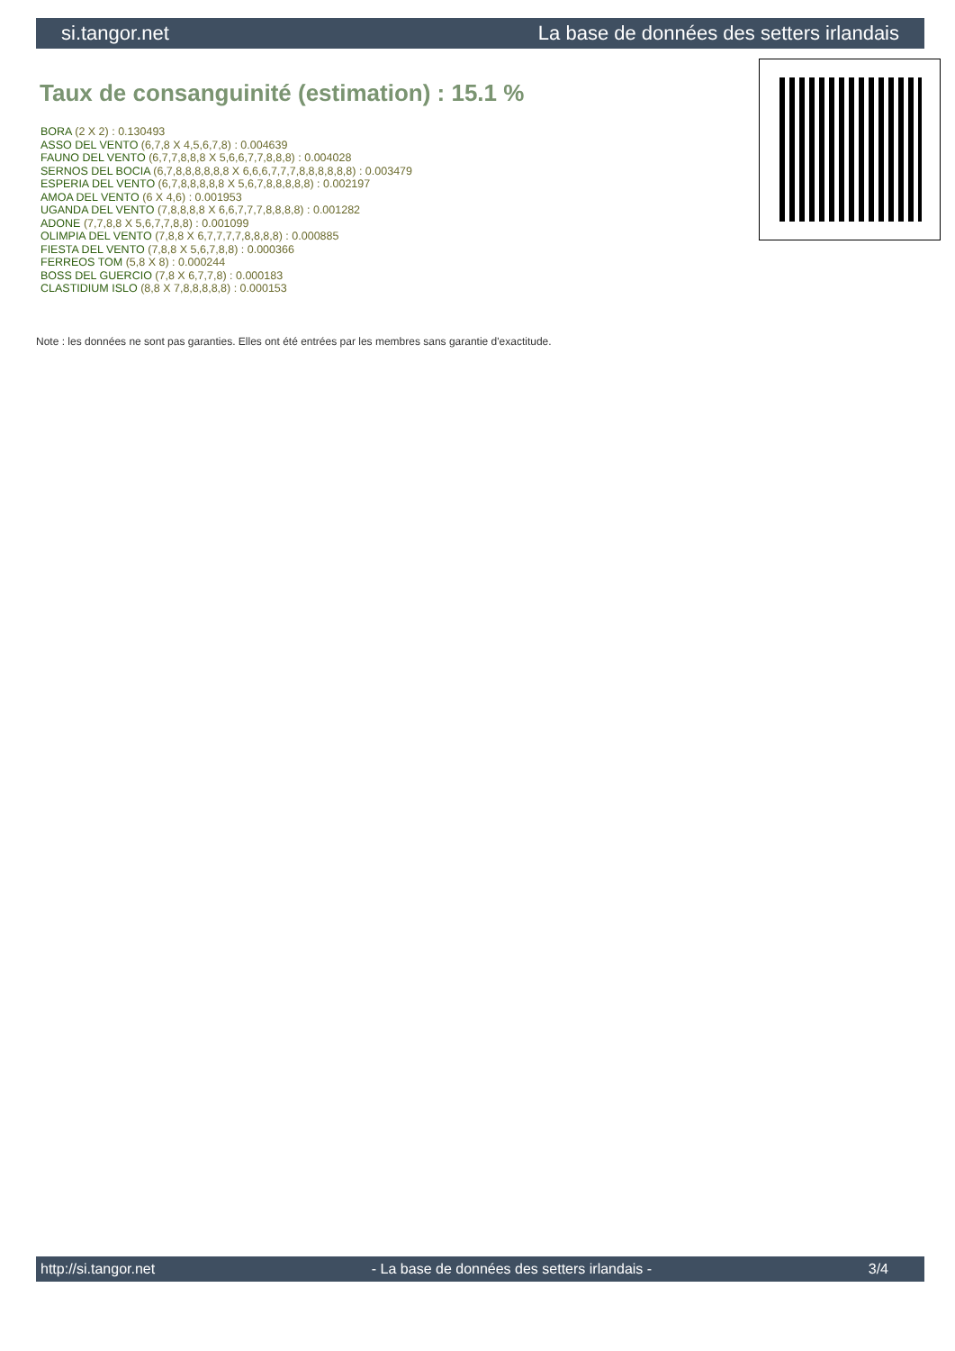si.tangor.net La base de données des setters irlandais
Taux de consanguinité (estimation) : 15.1 %
BORA (2 X 2) : 0.130493
ASSO DEL VENTO (6,7,8 X 4,5,6,7,8) : 0.004639
FAUNO DEL VENTO (6,7,7,8,8,8 X 5,6,6,7,7,8,8,8) : 0.004028
SERNOS DEL BOCIA (6,7,8,8,8,8,8,8 X 6,6,6,7,7,7,8,8,8,8,8,8) : 0.003479
ESPERIA DEL VENTO (6,7,8,8,8,8,8 X 5,6,7,8,8,8,8,8) : 0.002197
AMOA DEL VENTO (6 X 4,6) : 0.001953
UGANDA DEL VENTO (7,8,8,8,8 X 6,6,7,7,7,8,8,8,8) : 0.001282
ADONE (7,7,8,8 X 5,6,7,7,8,8) : 0.001099
OLIMPIA DEL VENTO (7,8,8 X 6,7,7,7,7,8,8,8,8) : 0.000885
FIESTA DEL VENTO (7,8,8 X 5,6,7,8,8) : 0.000366
FERREOS TOM (5,8 X 8) : 0.000244
BOSS DEL GUERCIO (7,8 X 6,7,7,8) : 0.000183
CLASTIDIUM ISLO (8,8 X 7,8,8,8,8,8) : 0.000153
Note : les données ne sont pas garanties. Elles ont été entrées par les membres sans garantie d'exactitude.
http://si.tangor.net - La base de données des setters irlandais - 3/4